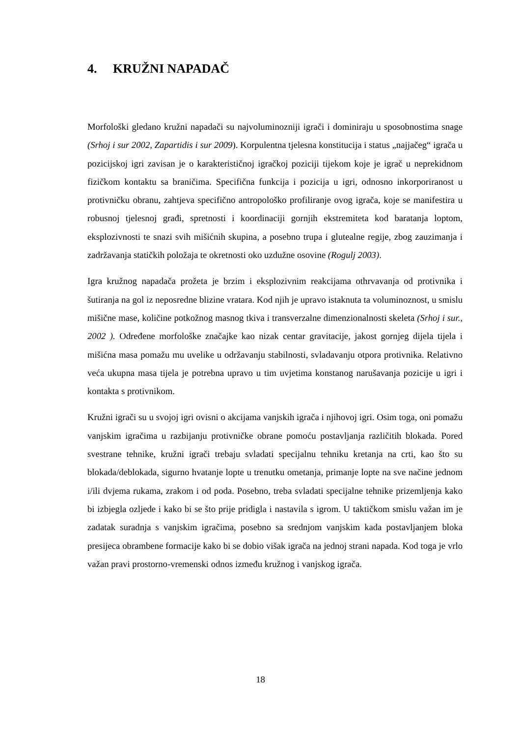4. KRUŽNI NAPADAČ
Morfološki gledano kružni napadači su najvoluminozniji igrači i dominiraju u sposobnostima snage (Srhoj i sur 2002, Zapartidis i sur 2009). Korpulentna tjelesna konstitucija i status „najjačeg“ igrača u pozicijskoj igri zavisan je o karakterističnoj igračkoj poziciji tijekom koje je igrač u neprekidnom fizičkom kontaktu sa braničima. Specifična funkcija i pozicija u igri, odnosno inkorporiranost u protivničku obranu, zahtjeva specifično antropološko profiliranje ovog igrača, koje se manifestira u robusnoj tjelesnoj građi, spretnosti i koordinaciji gornjih ekstremiteta kod baratanja loptom, eksplozivnosti te snazi svih mišićnih skupina, a posebno trupa i glutealne regije, zbog zauzimanja i zadržavanja statičkih položaja te okretnosti oko uzdužne osovine (Rogulj 2003).
Igra kružnog napadača prožeta je brzim i eksplozivnim reakcijama othrvavanja od protivnika i šutiranja na gol iz neposredne blizine vratara. Kod njih je upravo istaknuta ta voluminoznost, u smislu mišične mase, količine potkožnog masnog tkiva i transverzalne dimenzionalnosti skeleta (Srhoj i sur., 2002 ). Određene morfološke značajke kao nizak centar gravitacije, jakost gornjeg dijela tijela i mišićna masa pomažu mu uvelike u održavanju stabilnosti, svladavanju otpora protivnika. Relativno veća ukupna masa tijela je potrebna upravo u tim uvjetima konstanog narušavanja pozicije u igri i kontakta s protivnikom.
Kružni igrači su u svojoj igri ovisni o akcijama vanjskih igrača i njihovoj igri. Osim toga, oni pomažu vanjskim igračima u razbijanju protivničke obrane pomoću postavljanja različitih blokada. Pored svestrane tehnike, kružni igrači trebaju svladati specijalnu tehniku kretanja na crti, kao što su blokada/deblokada, sigurno hvatanje lopte u trenutku ometanja, primanje lopte na sve načine jednom i/ili dvjema rukama, zrakom i od poda. Posebno, treba svladati specijalne tehnike prizemljenja kako bi izbjegla ozljede i kako bi se što prije pridigla i nastavila s igrom. U taktičkom smislu važan im je zadatak suradnja s vanjskim igračima, posebno sa srednjom vanjskim kada postavljanjem bloka presijeca obrambene formacije kako bi se dobio višak igrača na jednoj strani napada. Kod toga je vrlo važan pravi prostorno-vremenski odnos između kružnog i vanjskog igrača.
18